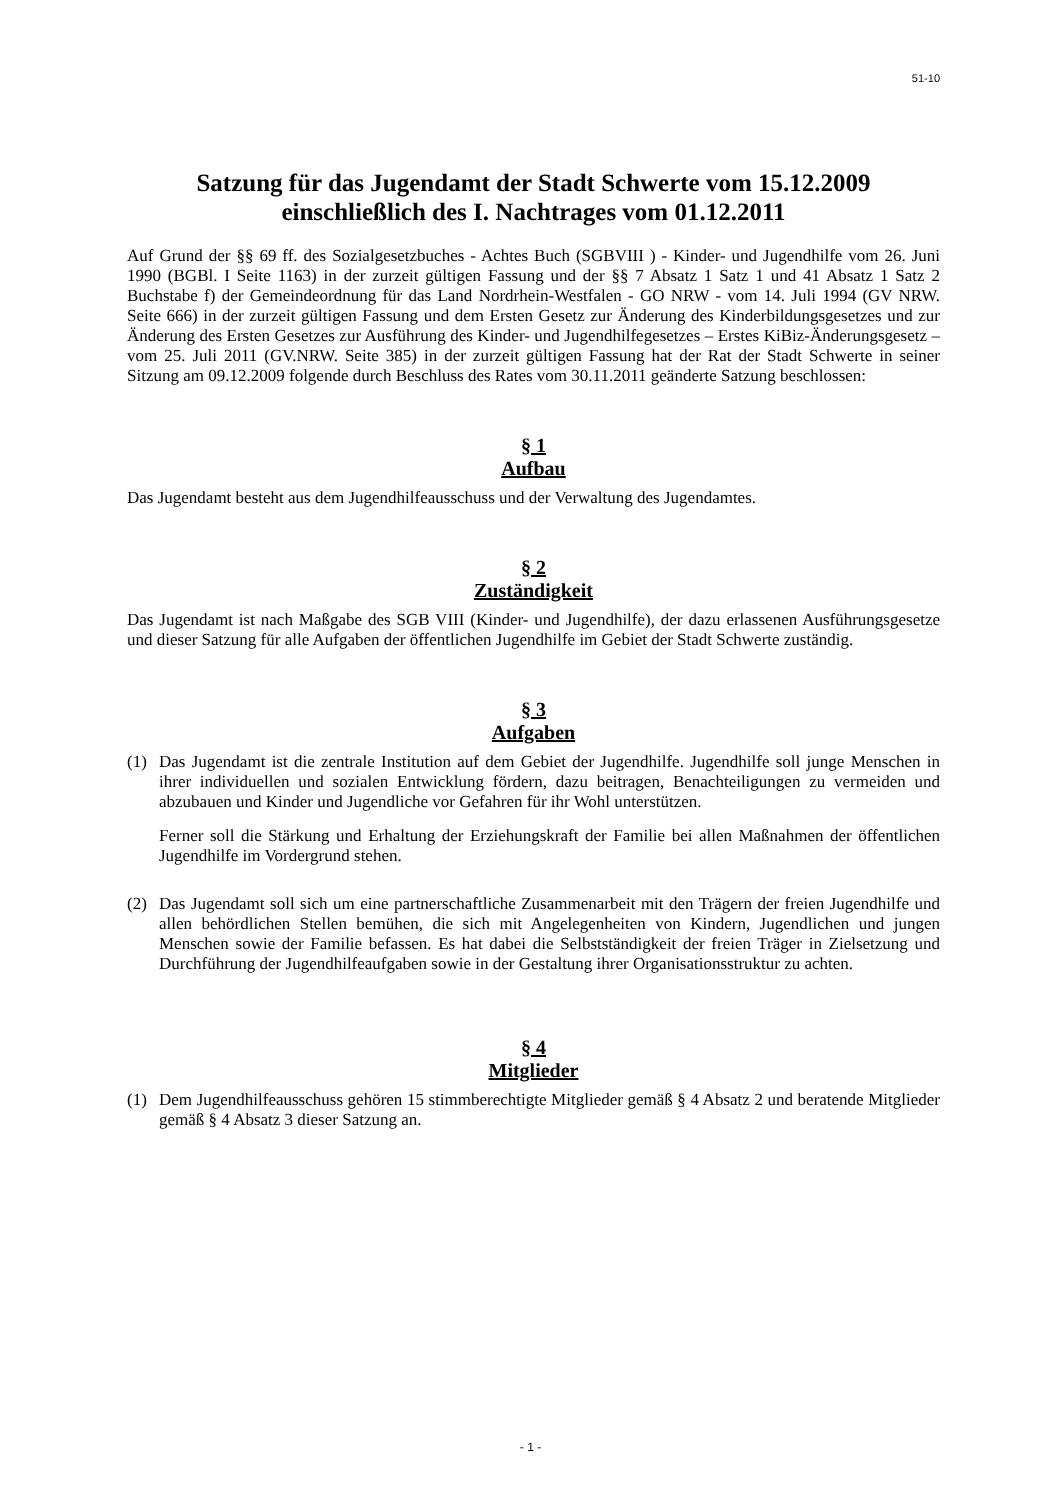51-10
Satzung für das Jugendamt der Stadt Schwerte vom 15.12.2009
einschließlich des I. Nachtrages vom 01.12.2011
Auf Grund der §§ 69 ff. des Sozialgesetzbuches - Achtes Buch (SGBVIII ) - Kinder- und Jugendhilfe vom 26. Juni 1990 (BGBl. I Seite 1163) in der zurzeit gültigen Fassung und der §§ 7 Absatz 1 Satz 1 und 41 Absatz 1 Satz 2 Buchstabe f) der Gemeindeordnung für das Land Nordrhein-Westfalen - GO NRW - vom 14. Juli 1994 (GV NRW. Seite 666) in der zurzeit gültigen Fassung und dem Ersten Gesetz zur Änderung des Kinderbildungsgesetzes und zur Änderung des Ersten Gesetzes zur Ausführung des Kinder- und Jugendhilfegesetzes – Erstes KiBiz-Änderungsgesetz – vom 25. Juli 2011 (GV.NRW. Seite 385) in der zurzeit gültigen Fassung hat der Rat der Stadt Schwerte in seiner Sitzung am 09.12.2009 folgende durch Beschluss des Rates vom 30.11.2011 geänderte Satzung beschlossen:
§ 1
Aufbau
Das Jugendamt besteht aus dem Jugendhilfeausschuss und der Verwaltung des Jugendamtes.
§ 2
Zuständigkeit
Das Jugendamt ist nach Maßgabe des SGB VIII (Kinder- und Jugendhilfe), der dazu erlassenen Ausführungsgesetze und dieser Satzung für alle Aufgaben der öffentlichen Jugendhilfe im Gebiet der Stadt Schwerte zuständig.
§ 3
Aufgaben
(1) Das Jugendamt ist die zentrale Institution auf dem Gebiet der Jugendhilfe. Jugendhilfe soll junge Menschen in ihrer individuellen und sozialen Entwicklung fördern, dazu beitragen, Benachteiligungen zu vermeiden und abzubauen und Kinder und Jugendliche vor Gefahren für ihr Wohl unterstützen.
Ferner soll die Stärkung und Erhaltung der Erziehungskraft der Familie bei allen Maßnahmen der öffentlichen Jugendhilfe im Vordergrund stehen.
(2) Das Jugendamt soll sich um eine partnerschaftliche Zusammenarbeit mit den Trägern der freien Jugendhilfe und allen behördlichen Stellen bemühen, die sich mit Angelegenheiten von Kindern, Jugendlichen und jungen Menschen sowie der Familie befassen. Es hat dabei die Selbstständigkeit der freien Träger in Zielsetzung und Durchführung der Jugendhilfeaufgaben sowie in der Gestaltung ihrer Organisationsstruktur zu achten.
§ 4
Mitglieder
(1) Dem Jugendhilfeausschuss gehören 15 stimmberechtigte Mitglieder gemäß § 4 Absatz 2 und beratende Mitglieder gemäß § 4 Absatz 3 dieser Satzung an.
- 1 -